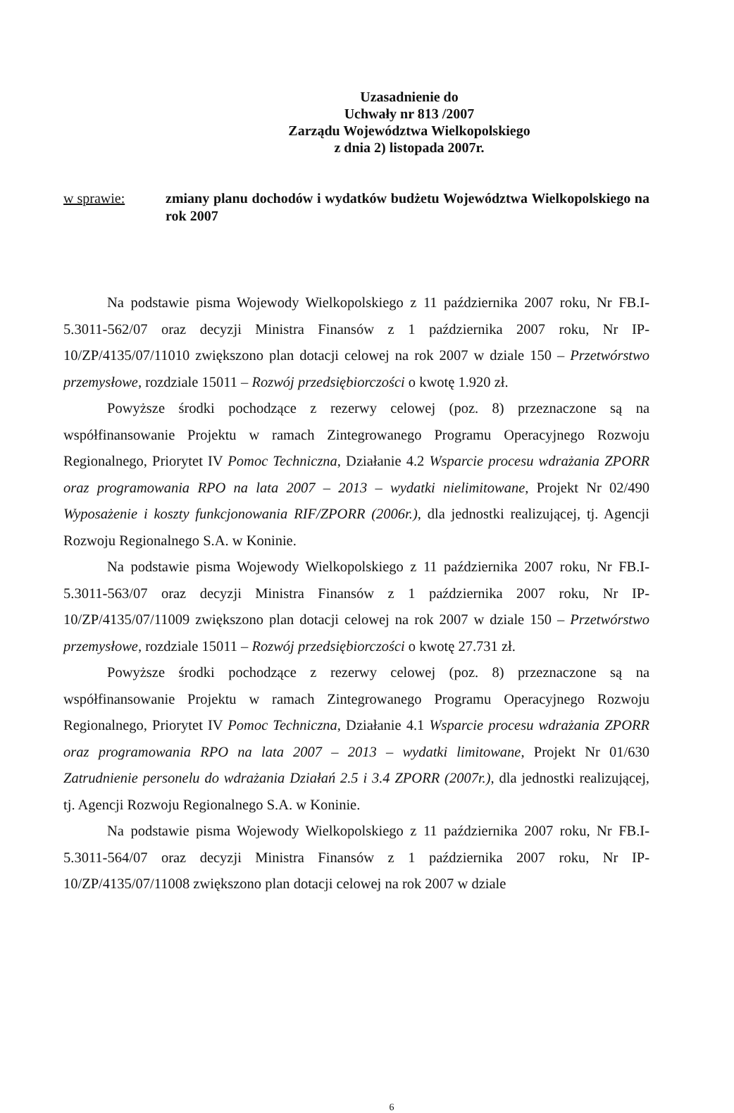Uzasadnienie do
Uchwały nr 813 /2007
Zarządu Województwa Wielkopolskiego
z dnia 2) listopada 2007r.
w sprawie: zmiany planu dochodów i wydatków budżetu Województwa Wielkopolskiego na rok 2007
Na podstawie pisma Wojewody Wielkopolskiego z 11 października 2007 roku, Nr FB.I-5.3011-562/07 oraz decyzji Ministra Finansów z 1 października 2007 roku, Nr IP-10/ZP/4135/07/11010 zwiększono plan dotacji celowej na rok 2007 w dziale 150 – Przetwórstwo przemysłowe, rozdziale 15011 – Rozwój przedsiębiorczości o kwotę 1.920 zł.
Powyższe środki pochodzące z rezerwy celowej (poz. 8) przeznaczone są na współfinansowanie Projektu w ramach Zintegrowanego Programu Operacyjnego Rozwoju Regionalnego, Priorytet IV Pomoc Techniczna, Działanie 4.2 Wsparcie procesu wdrażania ZPORR oraz programowania RPO na lata 2007 – 2013 – wydatki nielimitowane, Projekt Nr 02/490 Wyposażenie i koszty funkcjonowania RIF/ZPORR (2006r.), dla jednostki realizującej, tj. Agencji Rozwoju Regionalnego S.A. w Koninie.
Na podstawie pisma Wojewody Wielkopolskiego z 11 października 2007 roku, Nr FB.I-5.3011-563/07 oraz decyzji Ministra Finansów z 1 października 2007 roku, Nr IP-10/ZP/4135/07/11009 zwiększono plan dotacji celowej na rok 2007 w dziale 150 – Przetwórstwo przemysłowe, rozdziale 15011 – Rozwój przedsiębiorczości o kwotę 27.731 zł.
Powyższe środki pochodzące z rezerwy celowej (poz. 8) przeznaczone są na współfinansowanie Projektu w ramach Zintegrowanego Programu Operacyjnego Rozwoju Regionalnego, Priorytet IV Pomoc Techniczna, Działanie 4.1 Wsparcie procesu wdrażania ZPORR oraz programowania RPO na lata 2007 – 2013 – wydatki limitowane, Projekt Nr 01/630 Zatrudnienie personelu do wdrażania Działań 2.5 i 3.4 ZPORR (2007r.), dla jednostki realizującej, tj. Agencji Rozwoju Regionalnego S.A. w Koninie.
Na podstawie pisma Wojewody Wielkopolskiego z 11 października 2007 roku, Nr FB.I-5.3011-564/07 oraz decyzji Ministra Finansów z 1 października 2007 roku, Nr IP-10/ZP/4135/07/11008 zwiększono plan dotacji celowej na rok 2007 w dziale
6